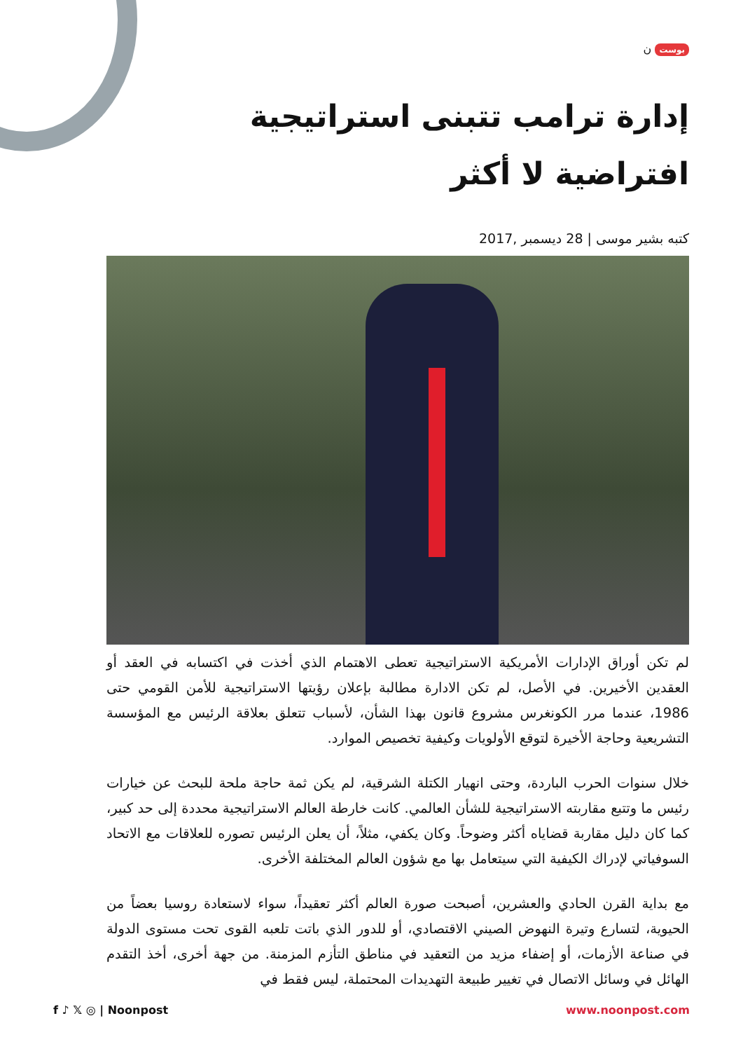بوست ن
إدارة ترامب تتبنى استراتيجية افتراضية لا أكثر
كتبه بشير موسى | 28 ديسمبر ,2017
لم تكن أوراق الإدارات الأمريكية الاستراتيجية تعطى الاهتمام الذي أخذت في اكتسابه في العقد أو العقدين الأخيرين. في الأصل، لم تكن الادارة مطالبة بإعلان رؤيتها الاستراتيجية للأمن القومي حتى 1986، عندما مرر الكونغرس مشروع قانون بهذا الشأن، لأسباب تتعلق بعلاقة الرئيس مع المؤسسة التشريعية وحاجة الأخيرة لتوقع الأولويات وكيفية تخصيص الموارد.
خلال سنوات الحرب الباردة، وحتى انهيار الكتلة الشرقية، لم يكن ثمة حاجة ملحة للبحث عن خيارات رئيس ما وتتبع مقاربته الاستراتيجية للشأن العالمي. كانت خارطة العالم الاستراتيجية محددة إلى حد كبير، كما كان دليل مقاربة قضاياه أكثر وضوحاً. وكان يكفي، مثلاً، أن يعلن الرئيس تصوره للعلاقات مع الاتحاد السوفياتي لإدراك الكيفية التي سيتعامل بها مع شؤون العالم المختلفة الأخرى.
مع بداية القرن الحادي والعشرين، أصبحت صورة العالم أكثر تعقيداً، سواء لاستعادة روسيا بعضاً من الحيوية، لتسارع وتيرة النهوض الصيني الاقتصادي، أو للدور الذي باتت تلعبه القوى تحت مستوى الدولة في صناعة الأزمات، أو إضفاء مزيد من التعقيد في مناطق التأزم المزمنة. من جهة أخرى، أخذ التقدم الهائل في وسائل الاتصال في تغيير طبيعة التهديدات المحتملة، ليس فقط في
f ♪ 𝕏 ◎ | Noonpost www.noonpost.com